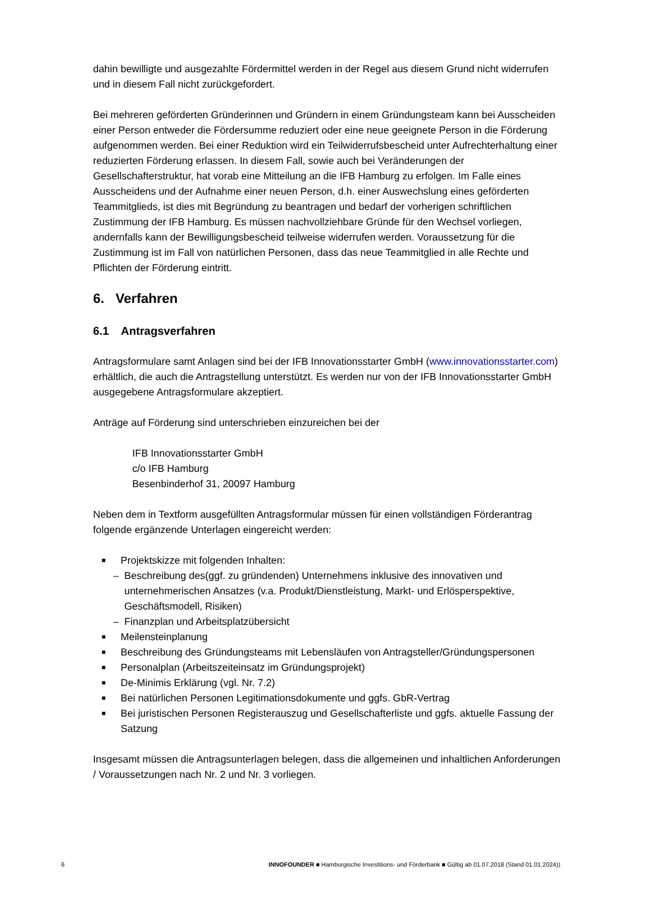dahin bewilligte und ausgezahlte Fördermittel werden in der Regel aus diesem Grund nicht widerrufen und in diesem Fall nicht zurückgefordert.
Bei mehreren geförderten Gründerinnen und Gründern in einem Gründungsteam kann bei Ausscheiden einer Person entweder die Fördersumme reduziert oder eine neue geeignete Person in die Förderung aufgenommen werden. Bei einer Reduktion wird ein Teilwiderrufsbescheid unter Aufrechterhaltung einer reduzierten Förderung erlassen. In diesem Fall, sowie auch bei Veränderungen der Gesellschafterstruktur, hat vorab eine Mitteilung an die IFB Hamburg zu erfolgen. Im Falle eines Ausscheidens und der Aufnahme einer neuen Person, d.h. einer Auswechslung eines geförderten Teammitglieds, ist dies mit Begründung zu beantragen und bedarf der vorherigen schriftlichen Zustimmung der IFB Hamburg. Es müssen nachvollziehbare Gründe für den Wechsel vorliegen, andernfalls kann der Bewilligungsbescheid teilweise widerrufen werden. Voraussetzung für die Zustimmung ist im Fall von natürlichen Personen, dass das neue Teammitglied in alle Rechte und Pflichten der Förderung eintritt.
6. Verfahren
6.1 Antragsverfahren
Antragsformulare samt Anlagen sind bei der IFB Innovationsstarter GmbH (www.innovationsstarter.com) erhältlich, die auch die Antragstellung unterstützt. Es werden nur von der IFB Innovationsstarter GmbH ausgegebene Antragsformulare akzeptiert.
Anträge auf Förderung sind unterschrieben einzureichen bei der
IFB Innovationsstarter GmbH
c/o IFB Hamburg
Besenbinderhof 31, 20097 Hamburg
Neben dem in Textform ausgefüllten Antragsformular müssen für einen vollständigen Förderantrag folgende ergänzende Unterlagen eingereicht werden:
■ Projektskizze mit folgenden Inhalten:
– Beschreibung des(ggf. zu gründenden) Unternehmens inklusive des innovativen und unternehmerischen Ansatzes (v.a. Produkt/Dienstleistung, Markt- und Erlösperspektive, Geschäftsmodell, Risiken)
– Finanzplan und Arbeitsplatzübersicht
■ Meilensteinplanung
■ Beschreibung des Gründungsteams mit Lebensläufen von Antragsteller/Gründungspersonen
■ Personalplan (Arbeitszeiteinsatz im Gründungsprojekt)
■ De-Minimis Erklärung (vgl. Nr. 7.2)
■ Bei natürlichen Personen Legitimationsdokumente und ggfs. GbR-Vertrag
■ Bei juristischen Personen Registerauszug und Gesellschafterliste und ggfs. aktuelle Fassung der Satzung
Insgesamt müssen die Antragsunterlagen belegen, dass die allgemeinen und inhaltlichen Anforderungen / Voraussetzungen nach Nr. 2 und Nr. 3 vorliegen.
6 INNOFOUNDER ■ Hamburgische Investitions- und Förderbank ■ Gültig ab 01.07.2018 (Stand 01.01.2024))